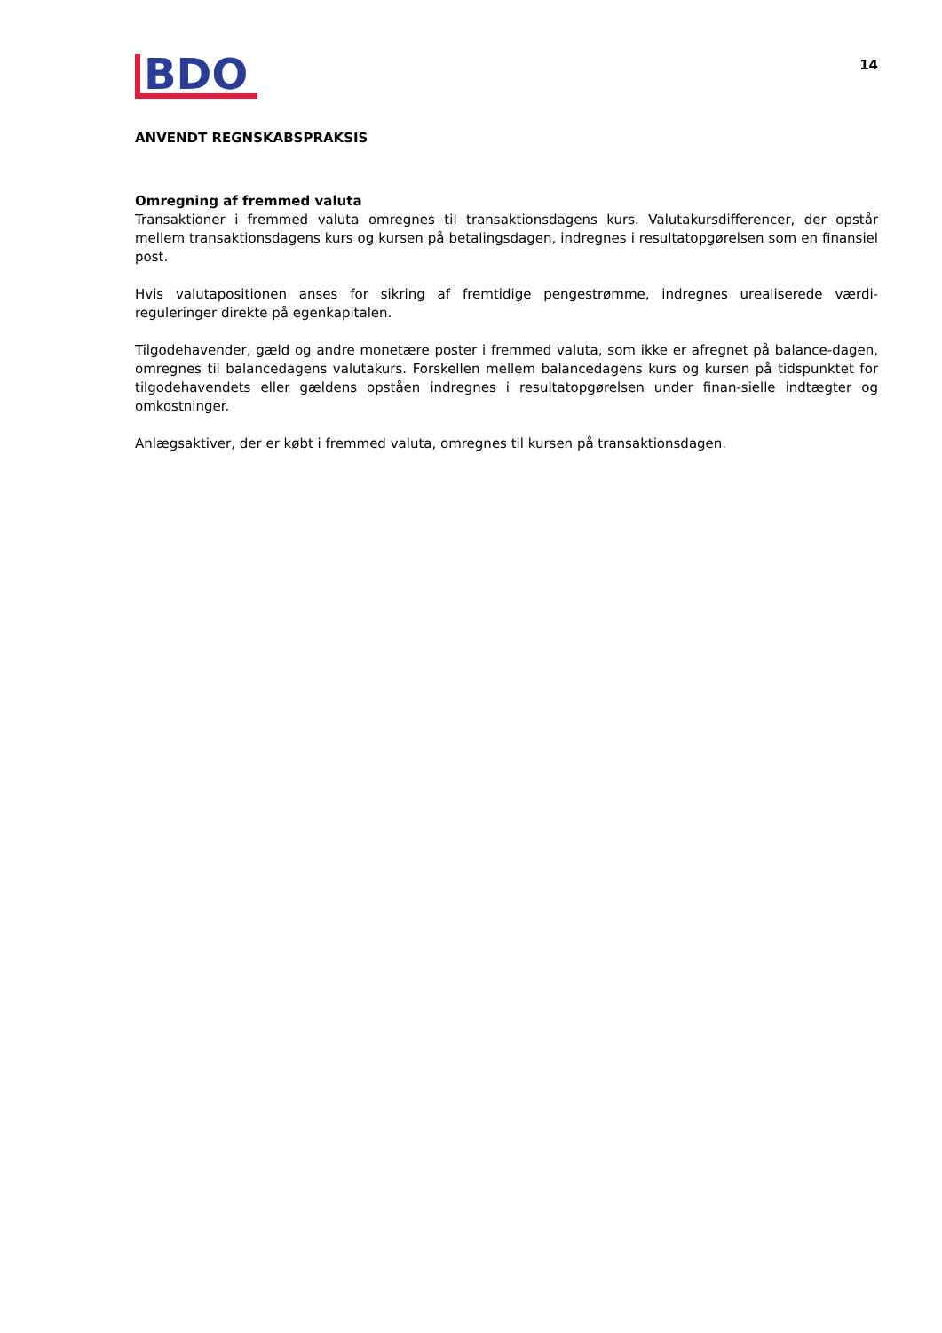BDO
14
ANVENDT REGNSKABSPRAKSIS
Omregning af fremmed valuta
Transaktioner i fremmed valuta omregnes til transaktionsdagens kurs. Valutakursdifferencer, der opstår mellem transaktionsdagens kurs og kursen på betalingsdagen, indregnes i resultatopgørelsen som en finansiel post.
Hvis valutapositionen anses for sikring af fremtidige pengestrømme, indregnes urealiserede værdi-reguleringer direkte på egenkapitalen.
Tilgodehavender, gæld og andre monetære poster i fremmed valuta, som ikke er afregnet på balance-dagen, omregnes til balancedagens valutakurs. Forskellen mellem balancedagens kurs og kursen på tidspunktet for tilgodehavendets eller gældens opståen indregnes i resultatopgørelsen under finan-sielle indtægter og omkostninger.
Anlægsaktiver, der er købt i fremmed valuta, omregnes til kursen på transaktionsdagen.